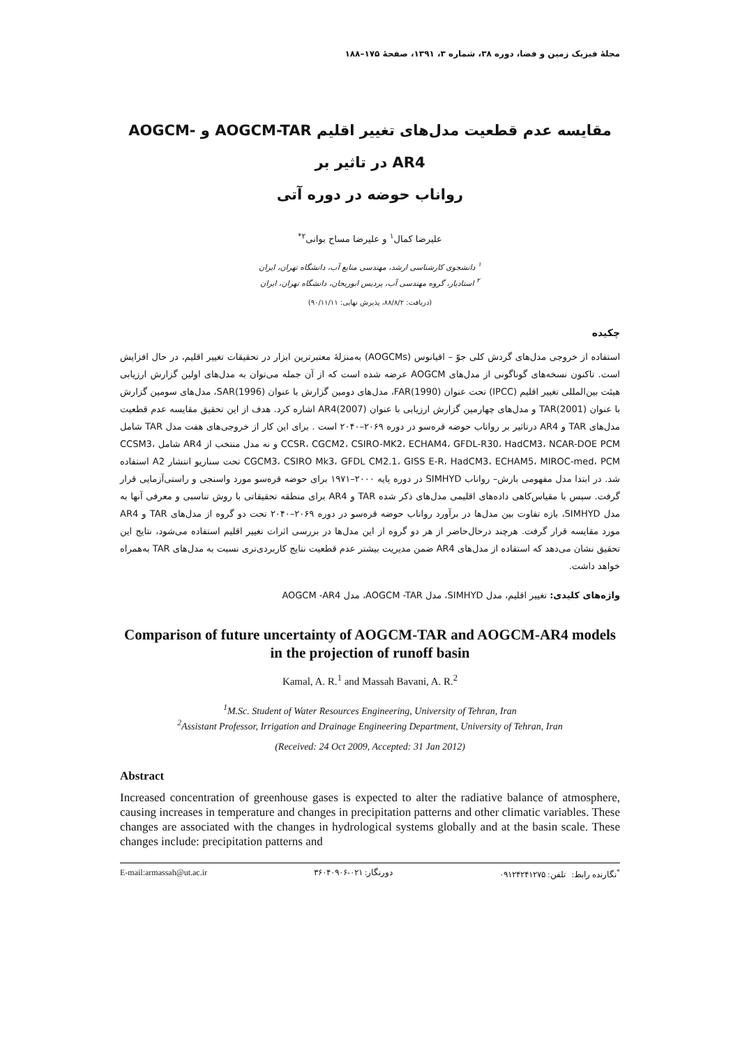مجلهٔ فیزیک زمین و فضا، دوره ۳۸، شماره ۳، ۱۳۹۱، صفحهٔ ۱۷۵–۱۸۸
مقایسه عدم قطعیت مدل‌های تغییر اقلیم AOGCM-TAR و AOGCM-AR4 در تاثیر بر
رواناب حوضه در دوره آتی
علیرضا کمال<sup>۱</sup> و علیرضا مساح بوانی<sup>۲*</sup>
<sup>۱</sup> دانشجوی کارشناسی ارشد، مهندسی منابع آب، دانشگاه تهران، ایران
<sup>۲</sup> استادیار، گروه مهندسی آب، پردیس ابوریحان، دانشگاه تهران، ایران
(دریافت: ۸۸/۸/۲، پذیرش نهایی: ۹۰/۱۱/۱۱)
چکیده
استفاده از خروجی مدل‌های گردش کلی جوّ – اقیانوس (AOGCMs) به‌منزلهٔ معتبرترین ابزار در تحقیقات تغییر اقلیم، در حال افزایش است. تاکنون نسخه‌های گوناگونی از مدل‌های AOGCM عرضه شده است که از آن جمله می‌توان به مدل‌های اولین گزارش ارزیابی هیئت بین‌المللی تغییر اقلیم (IPCC) تحت عنوان FAR(1990)، مدل‌های دومین گزارش با عنوان SAR(1996)، مدل‌های سومین گزارش با عنوان TAR(2001) و مدل‌های چهارمین گزارش ارزیابی با عنوان AR4(2007) اشاره کرد. هدف از این تحقیق مقایسه عدم قطعیت مدل‌های TAR و AR4 درتاثیر بر رواناب حوضه قره‌سو در دوره ۲۰۶۹–۲۰۴۰ است . برای این کار از خروجی‌های هفت مدل TAR شامل CCSR، CGCM2، CSIRO-MK2، ECHAM4، GFDL-R30، HadCM3، NCAR-DOE PCM و نه مدل منتخب از AR4 شامل CCSM3، CGCM3، CSIRO Mk3، GFDL CM2.1، GISS E-R، HadCM3، ECHAM5، MIROC-med، PCM تحت سناریو انتشار A2 استفاده شد. در ابتدا مدل مفهومی بارش– رواناب SIMHYD در دوره پایه ۲۰۰۰–۱۹۷۱ برای حوضه قره‌سو مورد واسنجی و راستی‌آزمایی قرار گرفت. سپس با مقیاس‌کاهی داده‌های اقلیمی مدل‌های ذکر شده TAR و AR4 برای منطقه تحقیقاتی با روش تناسبی و معرفی آنها به مدل SIMHYD، بازه تفاوت بین مدل‌ها در برآورد رواناب حوضه قره‌سو در دوره ۲۰۶۹–۲۰۴۰ تحت دو گروه از مدل‌های TAR و AR4 مورد مقایسه قرار گرفت. هرچند درحال‌حاضر از هر دو گروه از این مدل‌ها در بررسی اثرات تغییر اقلیم استفاده می‌شود، نتایج این تحقیق نشان می‌دهد که استفاده از مدل‌های AR4 ضمن مدیریت بیشتر عدم قطعیت نتایج کاربردی‌تری نسبت به مدل‌های TAR به‌همراه خواهد داشت.
واژه‌های کلیدی: تغییر اقلیم، مدل SIMHYD، مدل AOGCM -TAR، مدل AOGCM -AR4
Comparison of future uncertainty of AOGCM-TAR and AOGCM-AR4 models in the projection of runoff basin
Kamal, A. R.<sup>1</sup> and Massah Bavani, A. R.<sup>2</sup>
<sup>1</sup> M.Sc. Student of Water Resources Engineering, University of Tehran, Iran
<sup>2</sup> Assistant Professor, Irrigation and Drainage Engineering Department, University of Tehran, Iran
(Received: 24 Oct 2009, Accepted: 31 Jan 2012)
Abstract
Increased concentration of greenhouse gases is expected to alter the radiative balance of atmosphere, causing increases in temperature and changes in precipitation patterns and other climatic variables. These changes are associated with the changes in hydrological systems globally and at the basin scale. These changes include: precipitation patterns and
E-mail:armassah@ut.ac.ir دورنگار: ۰۲۱-۳۶۰۴۰۹۰۶<sup>*</sup>نگارنده رابط: تلفن: ۰۹۱۲۴۲۴۱۲۷۵